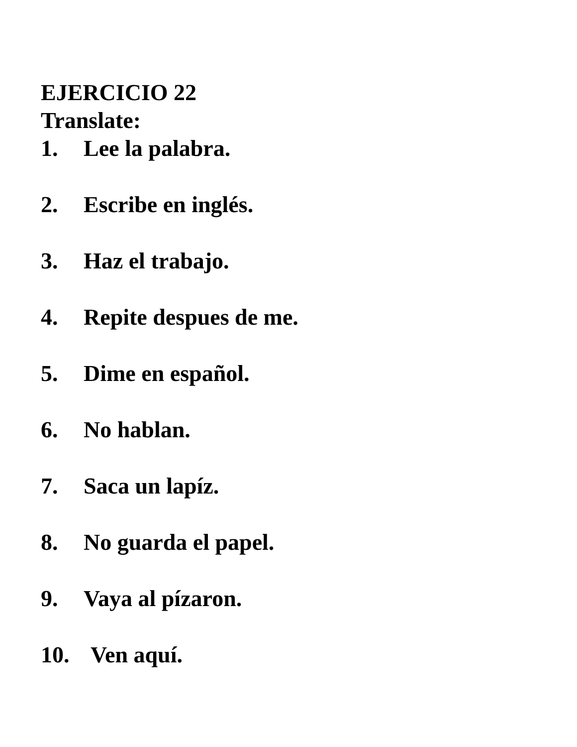EJERCICIO 22
Translate:
1. Lee la palabra.
2. Escribe en inglés.
3. Haz el trabajo.
4. Repite despues de me.
5. Dime en español.
6. No hablan.
7. Saca un lapíz.
8. No guarda el papel.
9. Vaya al pízaron.
10. Ven aquí.